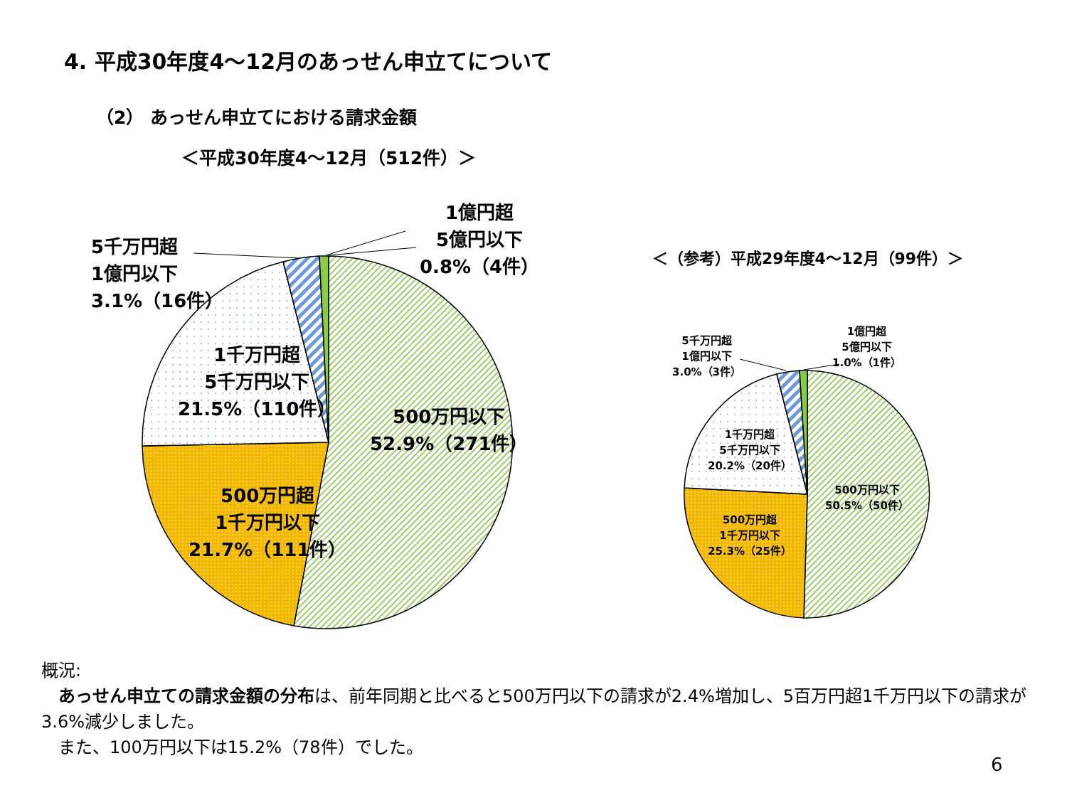4. 平成30年度4～12月のあっせん申立てについて
（2） あっせん申立てにおける請求金額
＜平成30年度4～12月（512件）＞
1億円超
5億円以下
0.8%（4件）
5千万円超
1億円以下
3.1%（16件）
1千万円超
5千万円以下
21.5%（110件）
500万円以下
52.9%（271件）
500万円超
1千万円以下
21.7%（111件）
＜（参考）平成29年度4～12月（99件）＞
1億円超
5億円以下
1.0%（1件）
5千万円超
1億円以下
3.0%（3件）
1千万円超
5千万円以下
20.2%（20件）
500万円以下
50.5%（50件）
500万円超
1千万円以下
25.3%（25件）
概況:
 あっせん申立ての請求金額の分布は、前年同期と比べると500万円以下の請求が2.4%増加し、5百万円超1千万円以下の請求が3.6%減少しました。
 また、100万円以下は15.2%（78件）でした。
6